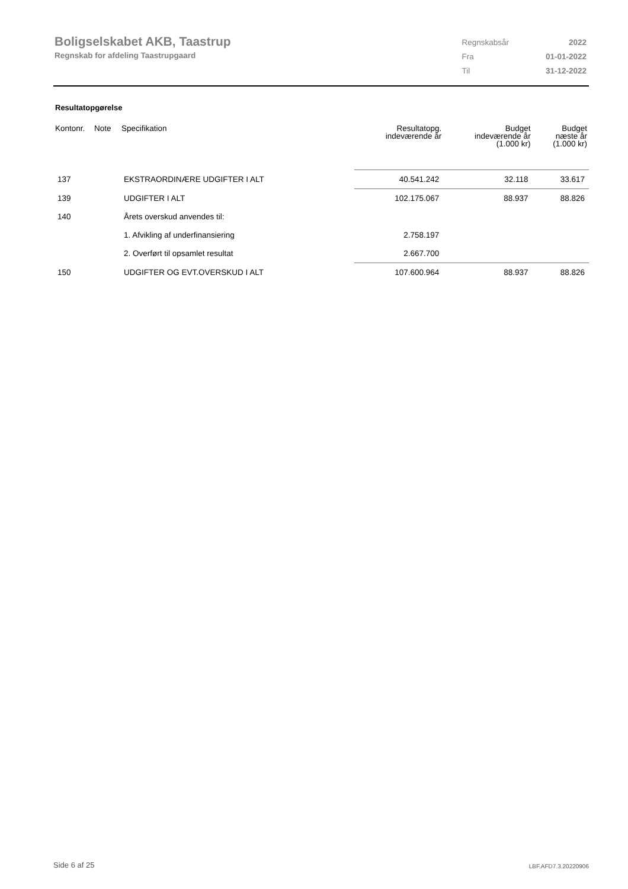Boligselskabet AKB, Taastrup
Regnskab for afdeling Taastrupgaard
| Regnskabsår | 2022 |
| Fra | 01-01-2022 |
| Til | 31-12-2022 |
Resultatopgørelse
| Kontonr. | Note | Specifikation | Resultatopg. indeværende år | Budget indeværende år (1.000 kr) | Budget næste år (1.000 kr) |
| --- | --- | --- | --- | --- | --- |
| 137 | | EKSTRAORDINÆRE UDGIFTER I ALT | 40.541.242 | 32.118 | 33.617 |
| 139 | | UDGIFTER I ALT | 102.175.067 | 88.937 | 88.826 |
| 140 | | Årets overskud anvendes til: | | | |
| | | 1. Afvikling af underfinansiering | 2.758.197 | | |
| | | 2. Overført til opsamlet resultat | 2.667.700 | | |
| 150 | | UDGIFTER OG EVT.OVERSKUD I ALT | 107.600.964 | 88.937 | 88.826 |
Side 6 af 25 LBF.AFD7.3.20220906